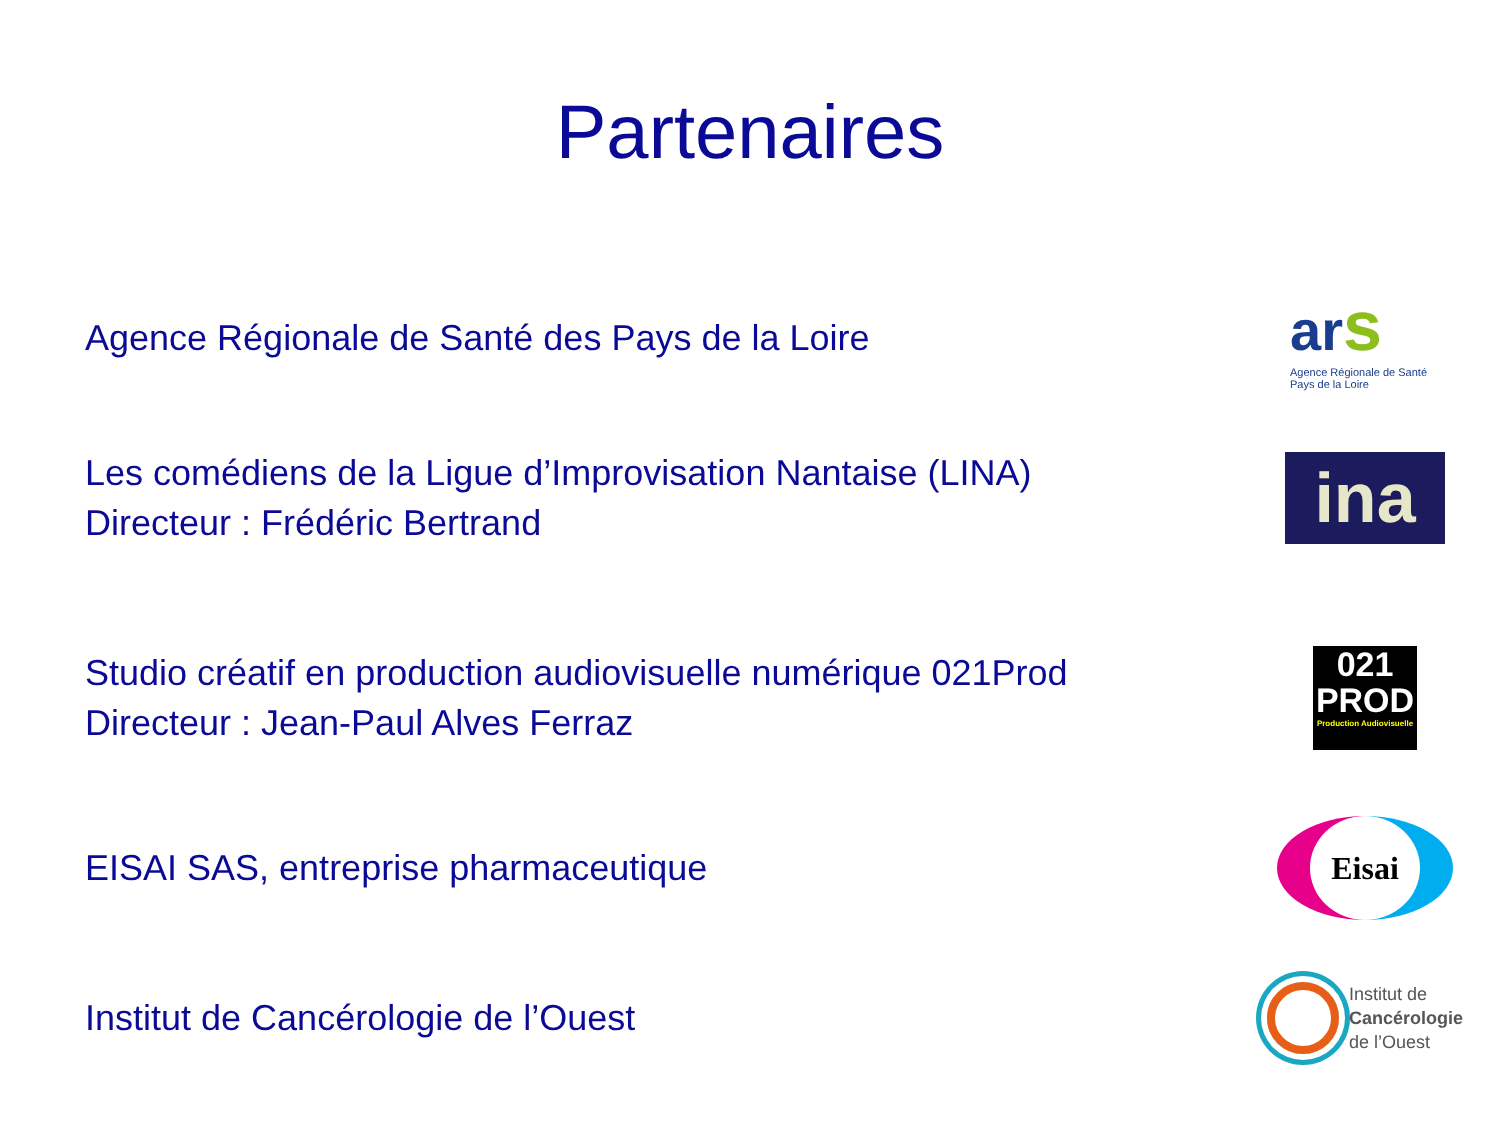Partenaires
Agence Régionale de Santé des Pays de la Loire
ar s
Agence Régionale de Santé Pays de la Loire
Les comédiens de la Ligue d’Improvisation Nantaise (LINA)
Directeur : Frédéric Bertrand
ina
Studio créatif en production audiovisuelle numérique 021Prod
Directeur : Jean-Paul Alves Ferraz
021
PROD
Production Audiovisuelle
EISAI SAS, entreprise pharmaceutique
Eisai
Institut de Cancérologie de l’Ouest
Institut de
Cancérologie
de l’Ouest